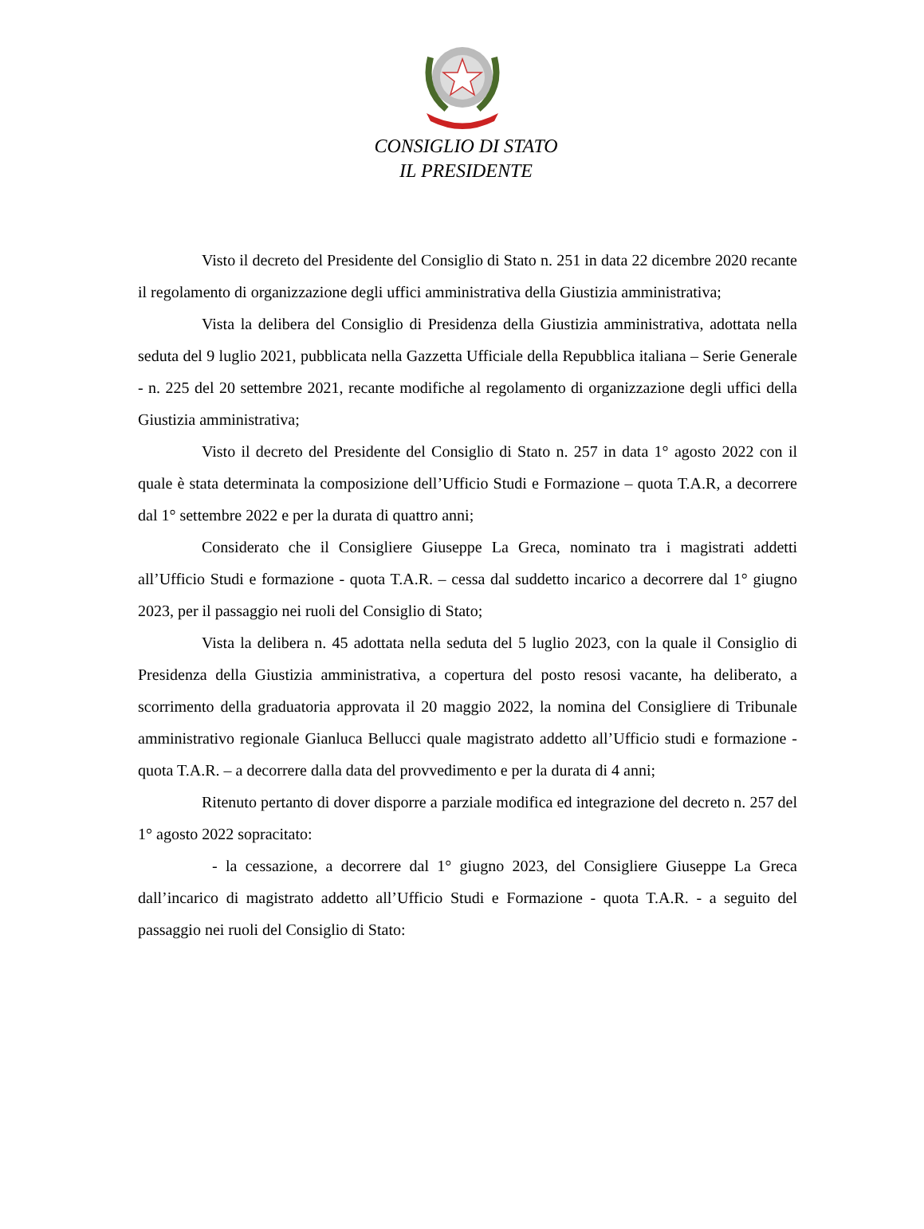CONSIGLIO DI STATO
IL PRESIDENTE
Visto il decreto del Presidente del Consiglio di Stato n. 251 in data 22 dicembre 2020 recante il regolamento di organizzazione degli uffici amministrativa della Giustizia amministrativa;
Vista la delibera del Consiglio di Presidenza della Giustizia amministrativa, adottata nella seduta del 9 luglio 2021, pubblicata nella Gazzetta Ufficiale della Repubblica italiana – Serie Generale - n. 225 del 20 settembre 2021, recante modifiche al regolamento di organizzazione degli uffici della Giustizia amministrativa;
Visto il decreto del Presidente del Consiglio di Stato n. 257 in data 1° agosto 2022 con il quale è stata determinata la composizione dell’Ufficio Studi e Formazione – quota T.A.R, a decorrere dal 1° settembre 2022 e per la durata di quattro anni;
Considerato che il Consigliere Giuseppe La Greca, nominato tra i magistrati addetti all’Ufficio Studi e formazione - quota T.A.R. – cessa dal suddetto incarico a decorrere dal 1° giugno 2023, per il passaggio nei ruoli del Consiglio di Stato;
Vista la delibera n. 45 adottata nella seduta del 5 luglio 2023, con la quale il Consiglio di Presidenza della Giustizia amministrativa, a copertura del posto resosi vacante, ha deliberato, a scorrimento della graduatoria approvata il 20 maggio 2022, la nomina del Consigliere di Tribunale amministrativo regionale Gianluca Bellucci quale magistrato addetto all’Ufficio studi e formazione - quota T.A.R. – a decorrere dalla data del provvedimento e per la durata di 4 anni;
Ritenuto pertanto di dover disporre a parziale modifica ed integrazione del decreto n. 257 del 1° agosto 2022 sopracitato:
- la cessazione, a decorrere dal 1° giugno 2023, del Consigliere Giuseppe La Greca dall’incarico di magistrato addetto all’Ufficio Studi e Formazione - quota T.A.R. - a seguito del passaggio nei ruoli del Consiglio di Stato: